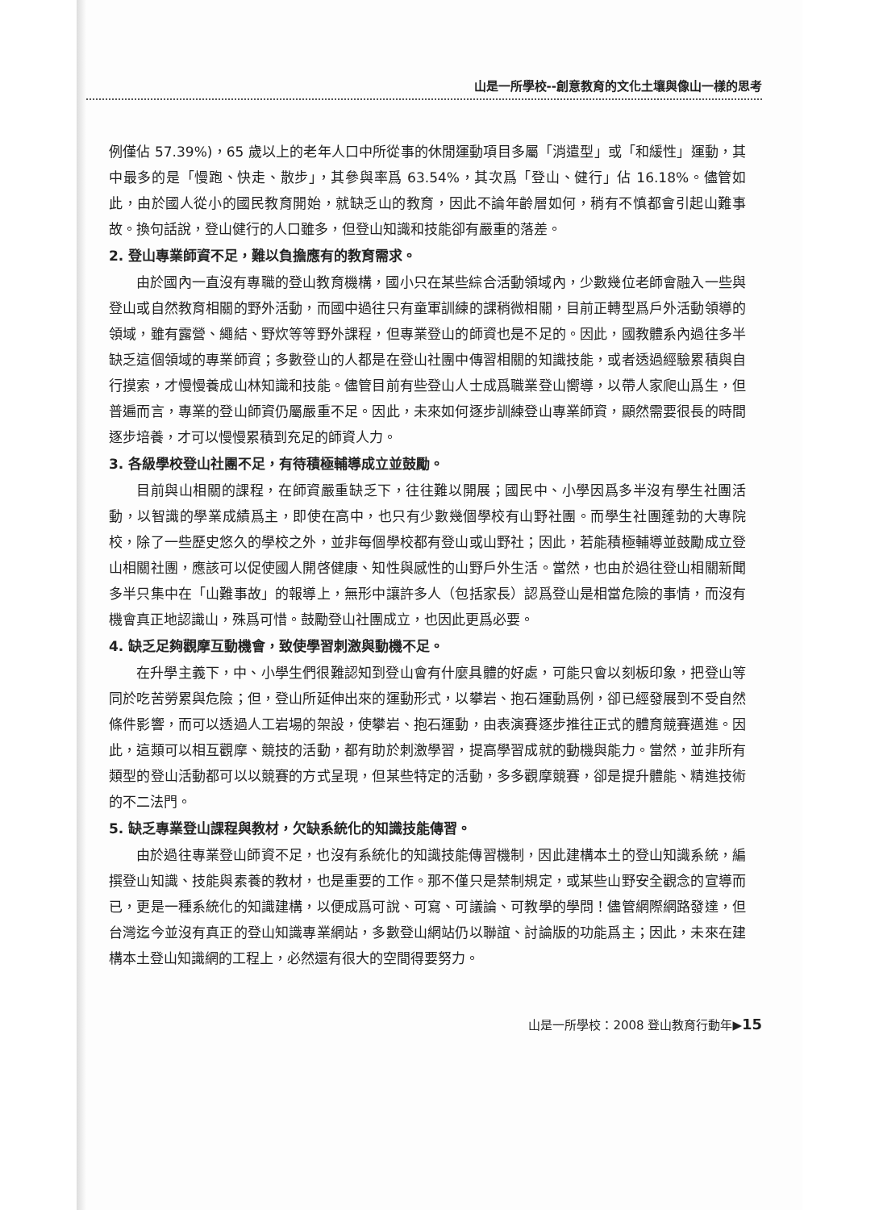山是一所學校--創意教育的文化土壤與像山一樣的思考
例僅佔 57.39%)，65 歲以上的老年人口中所從事的休閒運動項目多屬「消遣型」或「和緩性」運動，其中最多的是「慢跑、快走、散步」，其參與率爲 63.54%，其次爲「登山、健行」佔 16.18%。儘管如此，由於國人從小的國民教育開始，就缺乏山的教育，因此不論年齡層如何，稍有不慎都會引起山難事故。換句話說，登山健行的人口雖多，但登山知識和技能卻有嚴重的落差。
2. 登山專業師資不足，難以負擔應有的教育需求。
由於國內一直沒有專職的登山教育機構，國小只在某些綜合活動領域內，少數幾位老師會融入一些與登山或自然教育相關的野外活動，而國中過往只有童軍訓練的課稍微相關，目前正轉型爲戶外活動領導的領域，雖有露營、繩結、野炊等等野外課程，但專業登山的師資也是不足的。因此，國教體系內過往多半缺乏這個領域的專業師資；多數登山的人都是在登山社團中傳習相關的知識技能，或者透過經驗累積與自行摸索，才慢慢養成山林知識和技能。儘管目前有些登山人士成爲職業登山嚮導，以帶人家爬山爲生，但普遍而言，專業的登山師資仍屬嚴重不足。因此，未來如何逐步訓練登山專業師資，顯然需要很長的時間逐步培養，才可以慢慢累積到充足的師資人力。
3. 各級學校登山社團不足，有待積極輔導成立並鼓勵。
目前與山相關的課程，在師資嚴重缺乏下，往往難以開展；國民中、小學因爲多半沒有學生社團活動，以智識的學業成績爲主，即使在高中，也只有少數幾個學校有山野社團。而學生社團蓬勃的大專院校，除了一些歷史悠久的學校之外，並非每個學校都有登山或山野社；因此，若能積極輔導並鼓勵成立登山相關社團，應該可以促使國人開啓健康、知性與感性的山野戶外生活。當然，也由於過往登山相關新聞多半只集中在「山難事故」的報導上，無形中讓許多人（包括家長）認爲登山是相當危險的事情，而沒有機會真正地認識山，殊爲可惜。鼓勵登山社團成立，也因此更爲必要。
4. 缺乏足夠觀摩互動機會，致使學習刺激與動機不足。
在升學主義下，中、小學生們很難認知到登山會有什麼具體的好處，可能只會以刻板印象，把登山等同於吃苦勞累與危險；但，登山所延伸出來的運動形式，以攀岩、抱石運動爲例，卻已經發展到不受自然條件影響，而可以透過人工岩場的架設，使攀岩、抱石運動，由表演賽逐步推往正式的體育競賽邁進。因此，這類可以相互觀摩、競技的活動，都有助於刺激學習，提高學習成就的動機與能力。當然，並非所有類型的登山活動都可以以競賽的方式呈現，但某些特定的活動，多多觀摩競賽，卻是提升體能、精進技術的不二法門。
5. 缺乏專業登山課程與教材，欠缺系統化的知識技能傳習。
由於過往專業登山師資不足，也沒有系統化的知識技能傳習機制，因此建構本土的登山知識系統，編撰登山知識、技能與素養的教材，也是重要的工作。那不僅只是禁制規定，或某些山野安全觀念的宣導而已，更是一種系統化的知識建構，以便成爲可說、可寫、可議論、可教學的學問！儘管網際網路發達，但台灣迄今並沒有真正的登山知識專業網站，多數登山網站仍以聯誼、討論版的功能爲主；因此，未來在建構本土登山知識網的工程上，必然還有很大的空間得要努力。
山是一所學校：2008 登山教育行動年▶15